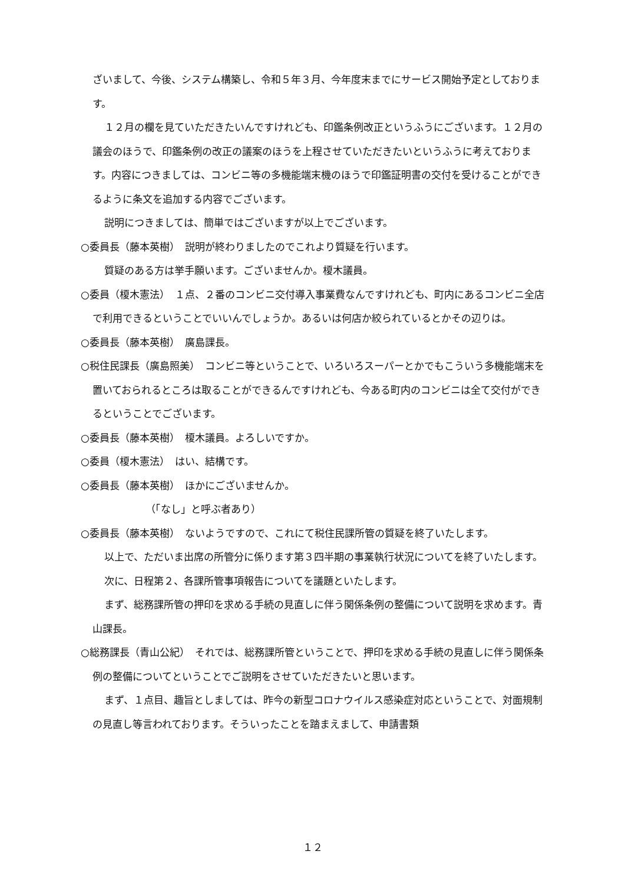ざいまして、今後、システム構築し、令和５年３月、今年度末までにサービス開始予定としております。
１２月の欄を見ていただきたいんですけれども、印鑑条例改正というふうにございます。１２月の議会のほうで、印鑑条例の改正の議案のほうを上程させていただきたいというふうに考えております。内容につきましては、コンビニ等の多機能端末機のほうで印鑑証明書の交付を受けることができるように条文を追加する内容でございます。
説明につきましては、簡単ではございますが以上でございます。
○委員長（藤本英樹）　説明が終わりましたのでこれより質疑を行います。
質疑のある方は挙手願います。ございませんか。榎木議員。
○委員（榎木憲法）　１点、２番のコンビニ交付導入事業費なんですけれども、町内にあるコンビニ全店で利用できるということでいいんでしょうか。あるいは何店か絞られているとかその辺りは。
○委員長（藤本英樹）　廣島課長。
○税住民課長（廣島照美）　コンビニ等ということで、いろいろスーパーとかでもこういう多機能端末を置いておられるところは取ることができるんですけれども、今ある町内のコンビニは全て交付ができるということでございます。
○委員長（藤本英樹）　榎木議員。よろしいですか。
○委員（榎木憲法）　はい、結構です。
○委員長（藤本英樹）　ほかにございませんか。
（「なし」と呼ぶ者あり）
○委員長（藤本英樹）　ないようですので、これにて税住民課所管の質疑を終了いたします。
以上で、ただいま出席の所管分に係ります第３四半期の事業執行状況についてを終了いたします。
次に、日程第２、各課所管事項報告についてを議題といたします。
まず、総務課所管の押印を求める手続の見直しに伴う関係条例の整備について説明を求めます。青山課長。
○総務課長（青山公紀）　それでは、総務課所管ということで、押印を求める手続の見直しに伴う関係条例の整備についてということでご説明をさせていただきたいと思います。
まず、１点目、趣旨としましては、昨今の新型コロナウイルス感染症対応ということで、対面規制の見直し等言われております。そういったことを踏まえまして、申請書類
１２